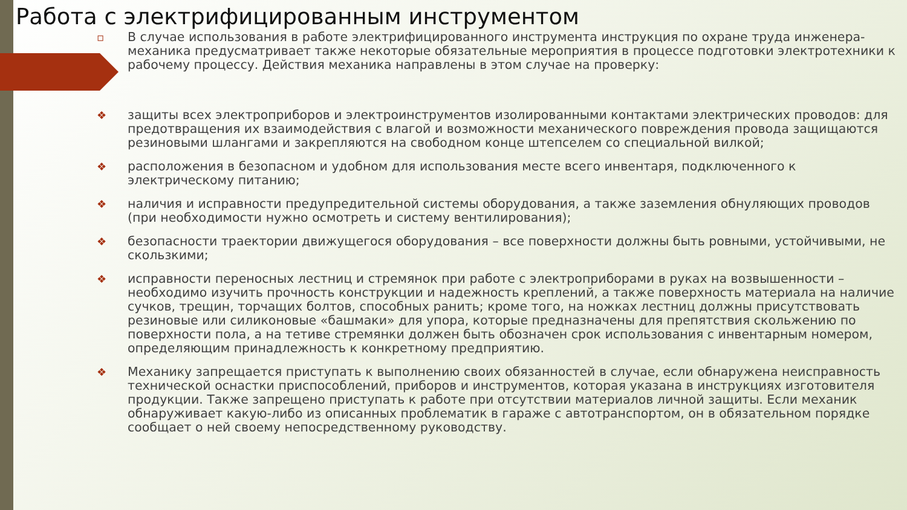Работа с электрифицированным инструментом
▫ В случае использования в работе электрифицированного инструмента инструкция по охране труда инженера-механика предусматривает также некоторые обязательные мероприятия в процессе подготовки электротехники к рабочему процессу. Действия механика направлены в этом случае на проверку:
❖ защиты всех электроприборов и электроинструментов изолированными контактами электрических проводов: для предотвращения их взаимодействия с влагой и возможности механического повреждения провода защищаются резиновыми шлангами и закрепляются на свободном конце штепселем со специальной вилкой;
❖ расположения в безопасном и удобном для использования месте всего инвентаря, подключенного к электрическому питанию;
❖ наличия и исправности предупредительной системы оборудования, а также заземления обнуляющих проводов (при необходимости нужно осмотреть и систему вентилирования);
❖ безопасности траектории движущегося оборудования – все поверхности должны быть ровными, устойчивыми, не скользкими;
❖ исправности переносных лестниц и стремянок при работе с электроприборами в руках на возвышенности – необходимо изучить прочность конструкции и надежность креплений, а также поверхность материала на наличие сучков, трещин, торчащих болтов, способных ранить; кроме того, на ножках лестниц должны присутствовать резиновые или силиконовые «башмаки» для упора, которые предназначены для препятствия скольжению по поверхности пола, а на тетиве стремянки должен быть обозначен срок использования с инвентарным номером, определяющим принадлежность к конкретному предприятию.
❖ Механику запрещается приступать к выполнению своих обязанностей в случае, если обнаружена неисправность технической оснастки приспособлений, приборов и инструментов, которая указана в инструкциях изготовителя продукции. Также запрещено приступать к работе при отсутствии материалов личной защиты. Если механик обнаруживает какую-либо из описанных проблематик в гараже с автотранспортом, он в обязательном порядке сообщает о ней своему непосредственному руководству.